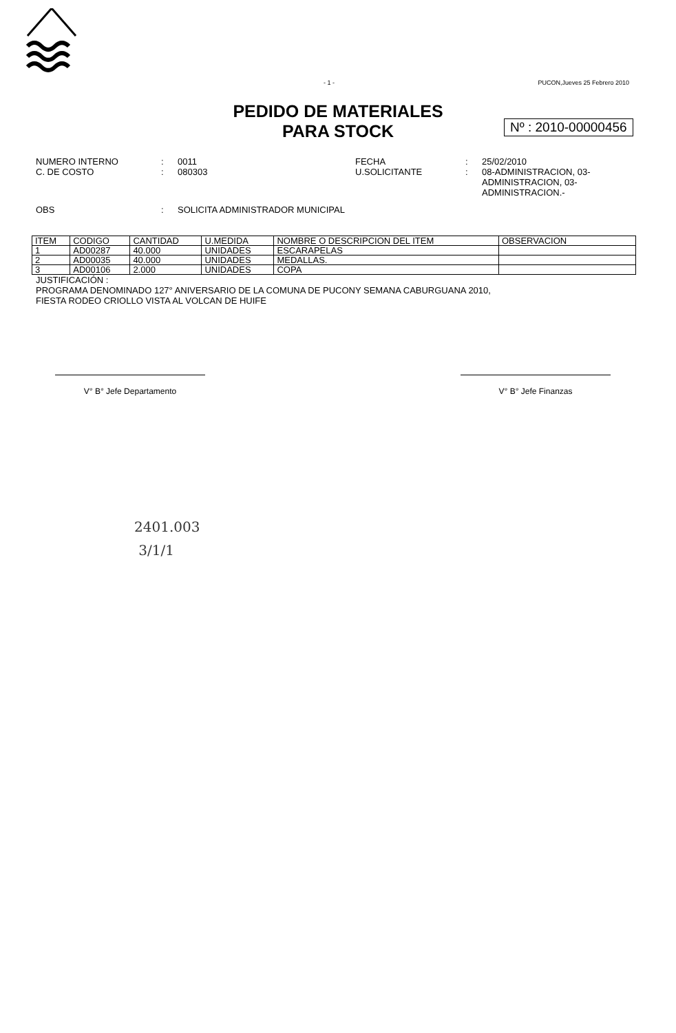- 1 - PUCON,Jueves 25 Febrero 2010
PEDIDO DE MATERIALES
PARA STOCK
Nº : 2010-00000456
NUMERO INTERNO: 0011 FECHA: 25/02/2010 C. DE COSTO: 080303 U.SOLICITANTE: 08-ADMINISTRACION, 03-ADMINISTRACION, 03-ADMINISTRACION.-
OBS: SOLICITA ADMINISTRADOR MUNICIPAL
| ITEM | CODIGO | CANTIDAD | U.MEDIDA | NOMBRE O DESCRIPCION DEL ITEM | OBSERVACION |
| --- | --- | --- | --- | --- | --- |
| 1 | AD00287 | 40.000 | UNIDADES | ESCARAPELAS | |
| 2 | AD00035 | 40.000 | UNIDADES | MEDALLAS. | |
| 3 | AD00106 | 2.000 | UNIDADES | COPA | |
JUSTIFICACIÓN :
PROGRAMA DENOMINADO 127° ANIVERSARIO DE LA COMUNA DE PUCONY SEMANA CABURGUANA 2010,
FIESTA RODEO CRIOLLO VISTA AL VOLCAN DE HUIFE
V° B° Jefe Departamento V° B° Jefe Finanzas
2401.003
3/1/1